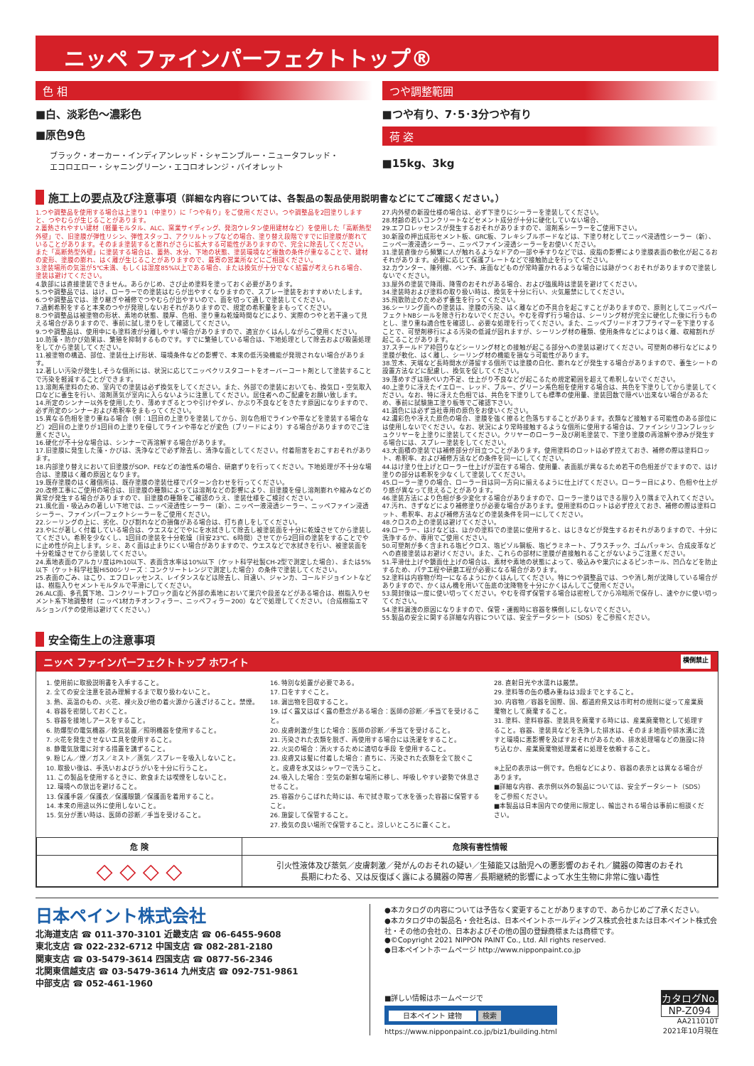ニッペ ファインパーフェクトトップ®
色 相
■白、淡彩色～濃彩色
■原色9色
ブラック・オーカー・インディアンレッド・シャニンブルー・ニュータフレッド・
エコロエロー・シャニングリーン・エコロオレンジ・バイオレット
つや調整範囲
■つや有り、7･5･3分つや有り
荷 姿
■15kg、3kg
施工上の要点及び注意事項（詳細な内容については、各製品の製品使用説明書などにてご確認ください。）
1.つや調整品を使用する場合は上塗り1（中塗り）に「つや有り」をご使用ください。つや調整品を2回塗りしますと、つやむらが生じることがあります。
2.蓄熱されやすい建材（軽量モルタル、ALC、窯業サイディング、発泡ウレタン使用建材など）を使用した「高断熱型外壁」で、旧塗膜が弾性リシン、弾性スタッコ、アクリルトップなどの場合、塗り替え段階ですでに旧塗膜が膨れていることがあります。そのまま塗装すると膨れがさらに拡大する可能性がありますので、完全に除去してください。また「高断熱型外壁」に塗装する場合は、蓄熱、水分、下地の状態、塗装環境など複数の条件が重なることで、建材の変形、塗膜の膨れ、はく離が生じることがありますので、最寄の営業所などにご相談ください。
3.塗装場所の気温が5℃未満、もしくは湿度85%以上である場合、または換気が十分でなく結露が考えられる場合、塗装は避けてください。
4.鉄部には直接塗装できません。あらかじめ、さび止め塗料を塗っておく必要があります。
5.つや調整品では、はけ、ローラーでの塗装はむらが出やすくなりますので、スプレー塗装をおすすめいたします。
6.つや調整品では、塗り継ぎや補修でつやむらが出やすいので、面を切って通しで塗装してください。
7.過剰希釈をすると本来のつやが発現しないおそれがありますので、規定の希釈量をまもってください。
8.つや調整品は被塗物の形状、素地の状態、膜厚、色相、塗り重ね乾燥時間などにより、実際のつやと若干違って見える場合がありますので、事前に試し塗りをして確認してください。
9.つや調整品は、使用中にも塗料液が分離しやすい場合がありますので、適宜かくはんしながらご使用ください。
10.防藻・防かび効果は、繁殖を抑制するものです。すでに繁殖している場合は、下地処理として除去および殺菌処理をしてから塗装してください。
11.被塗物の構造、部位、塗装仕上げ形状、環境条件などの影響で、本来の低汚染機能が発現されない場合があります。
12.著しい汚染が発生しそうな個所には、状況に応じてニッペクリスタコートをオーバーコート剤として塗装することで汚染を軽減することができます。
13.溶剤系塗料のため、室内での塗装は必ず換気をしてください。また、外部での塗装においても、換気口・空気取入口などに養生を行い、溶剤蒸気が室内に入らないように注意してください。居住者へのご配慮をお願い致します。
14.所定のシンナー以外を使用したり、薄めすぎるとつや引けやダレ、かぶり不良などをきたす原因になりますので、必ず所定のシンナーおよび希釈率をまもってください。
15.異なる色相を塗り重ねる場合（例：1回目の上塗りを塗装してから、別な色相でラインや帯などを塗装する場合など）2回目の上塗りが1回目の上塗りを侵してラインや帯などが変色（ブリードにより）する場合がありますのでご注意ください。
16.硬化が不十分な場合は、シンナーで再溶解する場合があります。
17.旧塗膜に発生した藻・かびは、洗浄などで必ず除去し、清浄な面としてください。付着阻害をおこすおそれがあります。
18.内部塗り替えにおいて旧塗膜がSOP、FEなどの油性系の場合、研磨ずりを行ってください。下地処理が不十分な場合は、塗膜はく離の原因となります。
19.既存塗膜のはく離個所は、既存塗膜の塗装仕様でパターン合わせを行ってください。
20.改修工事にご使用の場合は、旧塗膜の種類によっては溶剤などの影響により、旧塗膜を侵し溶剤膨れや縮みなどの異常が発生する場合がありますので、旧塗膜の種類をご確認のうえ、塗装仕様をご検討ください。
21.風化面・吸込みの著しい下地では、ニッペ浸透性シーラー（新）、ニッペ一液浸透シーラー、ニッペファイン浸透シーラー、ファインパーフェクトシーラーをご使用ください。
22.シーリングの上に、劣化、ひび割れなどの損傷がある場合は、打ち直しをしてください。
23.やにが著しく付着している場合は、ウエスなどでやにを水拭きして除去し被塗装面を十分に乾燥させてから塗装してください。希釈を少なくし、1回目の塗装を十分乾燥（目安23℃、6時間）させてから2回目の塗装をすることでやに止め性が向上します。シミ、あく面は止まりにくい場合がありますので、ウエスなどで水拭きを行い、被塗装面を十分乾燥させてから塗装してください。
24.素地表面のアルカリ度はPh10以下、表面含水率は10%以下（ケット科学社製CH-2型で測定した場合）、または5%以下（ケット科学社製Hi500シリーズ：コンクリートレンジで測定した場合）の条件で塗装してください。
25.表面のごみ、ほこり、エフロレッセンス、レイタンスなどは除去し、目違い、ジャンカ、コールドジョイントなどは、樹脂入りセメントモルタルで平滑にしてください。
26.ALC面、多孔質下地、コンクリートブロック面など外部の素地において巣穴や段差などがある場合は、樹脂入りセメント系下地調整材（ニッペ1材カチオンフィラー、ニッペフィラー200）などで処理してください。（合成樹脂エマルションパテの使用は避けてください。）
27.内外壁の新設仕様の場合は、必ず下塗りにシーラーを塗装してください。
28.材齢の若いコンクリートなどセメント成分が十分に硬化していない場合、
29.エフロレッセンスが発生するおそれがありますので、溶剤系シーラーをご使用下さい。
30.新設の押出成形セメント板、GRC板、フレキシブルボードなどは、下塗り材としてニッペ浸透性シーラー（新）、ニッペ一液浸透シーラー、ニッペファイン浸透シーラーをお使いください。
31.塗装直後から頻繁に人が触れるようなドアの一部や手すりなどでは、皮脂の影響により塗膜表面の軟化が起こるおそれがあります。必要に応じて保護プレートなどで接触防止を行ってください。
32.カウンター、陳列棚、ベンチ、床面などものが常時置かれるような場合には跡がつくおそれがありますので塗装しないでください。
33.屋外の塗装で降雨、降雪のおそれがある場合、および強風時は塗装を避けてください。
34.塗装時および塗料の取り扱い時は、換気を十分に行い、火気厳禁にしてください。
35.飛散防止のため必ず養生を行ってください。
36.シーリング面への塗装は、塗膜の汚染、はく離などの不具合を起こすことがありますので、原則としてニッペパーフェクトNBシールを除き行わないでください。やむを得ず行う場合は、シーリング材が完全に硬化した後に行うものとし、塗り重ね適合性を確認し、必要な処理を行ってください。また、ニッペブリードオフプライマーを下塗りすることで、可塑剤移行による汚染の低減が図れますが、シーリング材の種類、使用条件などによりはく離、収縮割れが起こることがあります。
37.スチールドア枠回りなどシーリング材との接触が起こる部分への塗装は避けてください。可塑剤の移行などにより塗膜が軟化、はく離し、シーリング材の機能を損なう可能性があります。
38.笠木、天端など長時間水が滞留する個所では塗膜の白化、膨れなどが発生する場合がありますので、養生シートの設置方法などに配慮し、換気を促してください。
39.薄めすぎは隠ぺい力不足、仕上がり不良などが起こるため規定範囲を超えて希釈しないでください。
40.上塗りに冴えたイエロー、レッド、ブルー、グリーン系色相を使用する場合は、共色を下塗りしてから塗装してください。なお、特に冴えた色相では、共色を下塗りしても標準の使用量、塗装回数で隠ぺい出来ない場合があるため、事前に試験施工塗り板等でご確認下さい。
41.調色には必ず当社専用の原色をお使いください。
42.濃彩色や冴えた原色の場合、塗膜を強く擦ると色落ちすることがあります。衣類など接触する可能性のある部位には使用しないでください。なお、状況により常時接触するような個所に使用する場合は、ファインシリコンフレッシュクリヤーを上塗りに塗装してください。クリヤーのローラー及び刷毛塗装で、下塗り塗膜の再溶解や滲みが発生する場合には、スプレー塗装をしてください。
43.大面積の塗装では補修部分が目立つことがあります。使用塗料のロットは必ず控えておき、補修の際は塗料ロット、希釈率、および補修方法などの条件を同一にしてください。
44.はけ塗り仕上げとローラー仕上げが混在する場合、使用量、表面肌が異なるため若干の色相差がでますので、はけ塗りの部分は希釈を少なくして塗装してください。
45.ローラー塗りの場合、ローラー目は同一方向に揃えるように仕上げてください。ローラー目により、色相や仕上がり感が異なって見えることがあります。
46.塗装方法により色相が多少変化する場合がありますので、ローラー塗りはできる限り入り隅まで入れてください。
47.汚れ、きずなどにより補修塗りが必要な場合があります。使用塗料のロットは必ず控えておき、補修の際は塗料ロット、希釈率、および補修方法などの塗装条件を同一にしてください。
48.クロスの上の塗装は避けてください。
49.ローラー、はけなどは、ほかの塗料での塗装に使用すると、はじきなどが発生するおそれがありますので、十分に洗浄するか、専用でご使用ください。
50.可塑剤が多く含まれる塩ビクロス、塩ビゾル鋼板、塩ビラミネート、プラスチック、ゴムパッキン、合成皮革などへの直接塗装はお避けください。また、これらの部材に塗膜が直接触れることがないようご注意ください。
51.平滑仕上げや鏡面仕上げの場合は、素材や素地の状態によって、吸込みや巣穴によるピンホール、凹凸などを防止するため、パテ工程や研磨工程が必要になる場合があります。
52.塗料は内容物が均一になるようにかくはんしてください。特につや調整品では、つや消し剤が沈降している場合がありますので、かくはん機を用いて缶底の沈降物を十分にかくはんしてご使用ください。
53.開封後は一度に使い切ってください。やむを得ず保管する場合は密栓してから冷暗所で保存し、速やかに使い切ってください。
54.塗料漏洩の原因になりますので、保管・運搬時に容器を横倒しにしないでください。
55.製品の安全に関する詳細な内容については、安全データシート（SDS）をご参照ください。
安全衛生上の注意事項
ニッペ ファインパーフェクトトップ ホワイト 横倒禁止
1. 使用前に取扱説明書を入手すること。
2. 全ての安全注意を読み理解するまで取り扱わないこと。
3. 熱、高温のもの、火花、裸火及び他の着火源から遠ざけること。禁煙。
4. 容器を密閉しておくこと。
5. 容器を接地しアースをすること。
6. 防爆型の電気機器／換気装置／照明機器を使用すること。
7. 火花を発生させない工具を使用すること。
8. 静電気放電に対する措置を講ずること。
9. 粉じん／煙／ガス／ミスト／蒸気／スプレーを吸入しないこと。
10. 取扱い後は、手洗いおよびうがいを十分に行うこと。
11. この製品を使用するときに、飲食または喫煙をしないこと。
12. 環境への放出を避けること。
13. 保護手袋／保護衣／保護眼鏡／保護面を着用すること。
14. 本来の用途以外に使用しないこと。
15. 気分が悪い時は、医師の診断／手当を受けること。
16. 特別な処置が必要である。
17. 口をすすぐこと。
18. 漏出物を回収すること。
19. ばく露又はばく露の懸念がある場合：医師の診断／手当てを受けること。
20. 皮膚刺激が生じた場合：医師の診断／手当てを受けること。
21. 汚染された衣類を脱ぎ、再使用する場合には洗濯をすること。
22. 火災の場合：消火するために適切な手段 を使用すること。
23. 皮膚又は髪に付着した場合：直ちに、汚染された衣類を全て脱ぐこと。皮膚を水又はシャワーで洗うこと。
24. 吸入した場合：空気の新鮮な場所に移し、呼吸しやすい姿勢で休息させること。
25. 容器からこぼれた時には、布で拭き取って水を張った容器に保管すること。
26. 施錠して保管すること。
27. 換気の良い場所で保管すること。涼しいところに置くこと。
28. 直射日光や水濡れは厳禁。
29. 塗料等の缶の積み重ねは3段までとすること。
30. 内容物／容器を国際、国、都道府県又は市町村の規則に従って産業廃棄物として廃棄すること。
31. 塗料、塗料容器、塗装具を廃棄する時には、産業廃棄物として処理すること。容器、塗装具などを洗浄した排水は、そのまま地面や排水溝に流すと環境に悪影響を及ぼすおそれがあるため、排水処理場などの施設に持ち込むか、産業廃棄物処理業者に処理を依頼すること。
※上記の表示は一例です。色相などにより、容器の表示とは異なる場合があります。
■詳細な内容、表示例以外の製品については、安全データシート（SDS）をご参照ください。
■本製品は日本国内での使用に限定し、輸出される場合は事前に相談ください。
| 危 険 | 危険有害性情報 |
| --- | --- |
| ◇ ◇ ◇ ◇ | 引火性液体及び蒸気／皮膚刺激／発がんのおそれの疑い／生殖能又は胎児への悪影響のおそれ／臓器の障害のおそれ 長期にわたる、又は反復ばく露による臓器の障害／長期継続的影響によって水生生物に非常に強い毒性 |
日本ペイント株式会社
北海道支店 ☎ 011-370-3101 近畿支店 ☎ 06-6455-9608
東北支店 ☎ 022-232-6712 中国支店 ☎ 082-281-2180
関東支店 ☎ 03-5479-3614 四国支店 ☎ 0877-56-2346
北関東信越支店 ☎ 03-5479-3614 九州支店 ☎ 092-751-9861
中部支店 ☎ 052-461-1960
●本カタログの内容については予告なく変更することがありますので、あらかじめご了承ください。
●本カタログ中の製品名・会社名は、日本ペイントホールディングス株式会社または日本ペイント株式会社・その他の会社の、日本およびその他の国の登録商標または商標です。
●©Copyright 2021 NIPPON PAINT Co., Ltd. All rights reserved.
●日本ペイントホームページ http://www.nipponpaint.co.jp
■詳しい情報はホームページで
日本ペイント 建物 検索
https://www.nipponpaint.co.jp/biz1/building.html
カタログNo.
NP-Z094
AA211010T
2021年10月現在